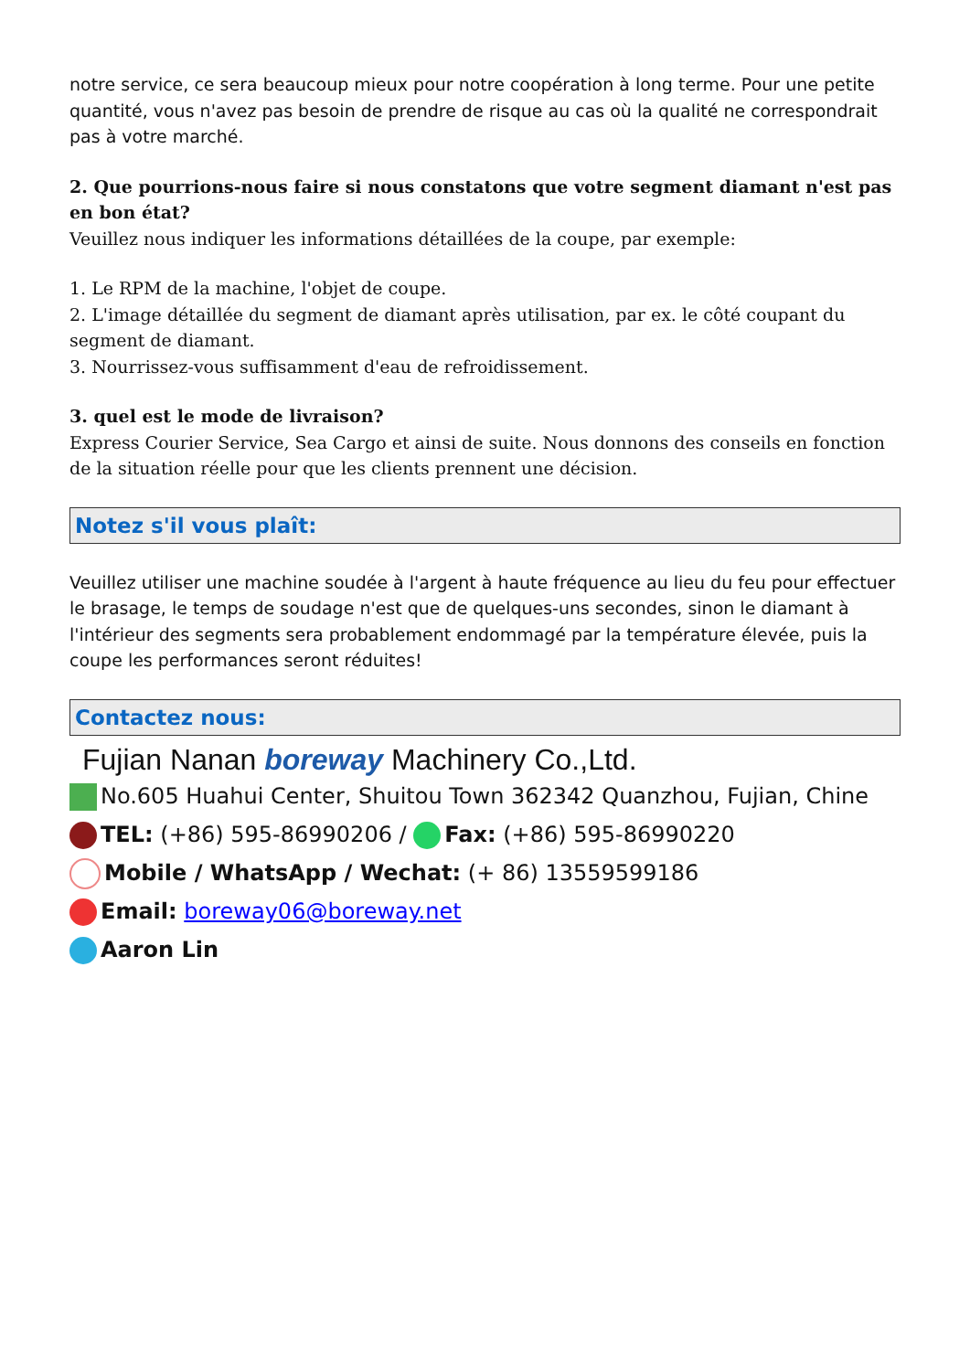notre service, ce sera beaucoup mieux pour notre coopération à long terme. Pour une petite quantité, vous n'avez pas besoin de prendre de risque au cas où la qualité ne correspondrait pas à votre marché.
2. Que pourrions-nous faire si nous constatons que votre segment diamant n'est pas en bon état?
Veuillez nous indiquer les informations détaillées de la coupe, par exemple:
1. Le RPM de la machine, l'objet de coupe.
2. L'image détaillée du segment de diamant après utilisation, par ex. le côté coupant du segment de diamant.
3. Nourrissez-vous suffisamment d'eau de refroidissement.
3. quel est le mode de livraison?
Express Courier Service, Sea Cargo et ainsi de suite. Nous donnons des conseils en fonction de la situation réelle pour que les clients prennent une décision.
Notez s'il vous plaît:
Veuillez utiliser une machine soudée à l'argent à haute fréquence au lieu du feu pour effectuer le brasage, le temps de soudage n'est que de quelques-uns secondes, sinon le diamant à l'intérieur des segments sera probablement endommagé par la température élevée, puis la coupe les performances seront réduites!
Contactez nous:
Fujian Nanan boreway Machinery Co.,Ltd.
No.605 Huahui Center, Shuitou Town 362342 Quanzhou, Fujian, Chine
TEL: (+86) 595-86990206 / Fax: (+86) 595-86990220
Mobile / WhatsApp / Wechat: (+ 86) 13559599186
Email: boreway06@boreway.net
Aaron Lin